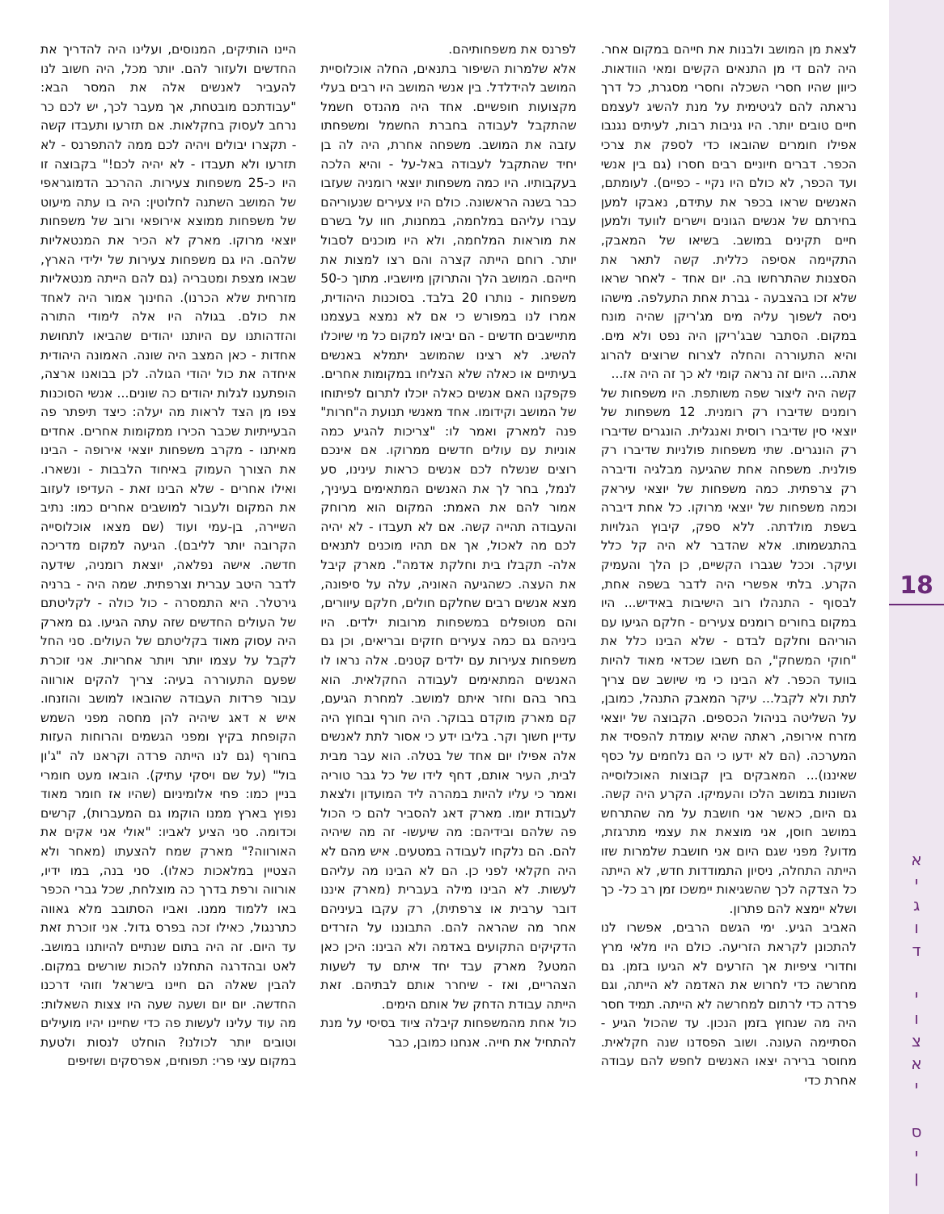18
א
י
ג
ו
ד
י
ו
צ
א
י
ס
י
ן
לצאת מן המושב ולבנות את חייהם במקום אחר. היה להם די מן התנאים הקשים ומאי הוודאות. כיוון שהיו חסרי השכלה וחסרי מסגרת, כל דרך נראתה להם לגיטימית על מנת להשיג לעצמם חיים טובים יותר. היו גניבות רבות, לעיתים נגנבו אפילו חומרים שהובאו כדי לספק את צרכי הכפר. דברים חיוניים רבים חסרו (גם בין אנשי ועד הכפר, לא כולם היו נקיי - כפיים). לעומתם, האנשים שראו בכפר את עתידם, נאבקו למען בחירתם של אנשים הגונים וישרים לוועד ולמען חיים תקינים במושב. בשיאו של המאבק, התקיימה אסיפה כללית. קשה לתאר את הסצנות שהתרחשו בה. יום אחד - לאחר שראו שלא זכו בהצבעה - גברת אחת התעלפה. מישהו ניסה לשפוך עליה מים מג'ריקן שהיה מונח במקום. הסתבר שבג'ריקן היה נפט ולא מים. והיא התעוררה והחלה לצרוח שרוצים להרוג אתה... היום זה נראה קומי לא כך זה היה אז...
קשה היה ליצור שפה משותפת. היו משפחות של רומנים שדיברו רק רומנית. 12 משפחות של יוצאי סין שדיברו רוסית ואנגלית. הונגרים שדיברו רק הונגרים. שתי משפחות פולניות שדיברו רק פולנית. משפחה אחת שהגיעה מבלגיה ודיברה רק צרפתית. כמה משפחות של יוצאי עיראק וכמה משפחות של יוצאי מרוקו. כל אחת דיברה בשפת מולדתה. ללא ספק, קיבוץ הגלויות בהתגשמותו. אלא שהדבר לא היה קל כלל ועיקר. וככל שגברו הקשיים, כן הלך והעמיק הקרע. בלתי אפשרי היה לדבר בשפה אחת, לבסוף - התנהלו רוב הישיבות באידיש... היו במקום בחורים רומנים צעירים - חלקם הגיעו עם הוריהם וחלקם לבדם - שלא הבינו כלל את "חוקי המשחק", הם חשבו שכדאי מאוד להיות בוועד הכפר. לא הבינו כי מי שיושב שם צריך לתת ולא לקבל... עיקר המאבק התנהל, כמובן, על השליטה בניהול הכספים. הקבוצה של יוצאי מזרח אירופה, ראתה שהיא עומדת להפסיד את המערכה. (הם לא ידעו כי הם נלחמים על כסף שאיננו)... המאבקים בין קבוצות האוכלוסייה השונות במושב הלכו והעמיקו. הקרע היה קשה. גם היום, כאשר אני חושבת על מה שהתרחש במושב חוסן, אני מוצאת את עצמי מתרגזת, מדוע? מפני שגם היום אני חושבת שלמרות שזו הייתה התחלה, ניסיון התמודדות חדש, לא הייתה כל הצדקה לכך שהשגיאות יימשכו זמן רב כל- כך ושלא יימצא להם פתרון.
האביב הגיע. ימי הגשם הרבים, אפשרו לנו להתכונן לקראת הזריעה. כולם היו מלאי מרץ וחדורי ציפיות אך הזרעים לא הגיעו בזמן. גם מחרשה כדי לחרוש את האדמה לא הייתה, וגם פרדה כדי לרתום למחרשה לא הייתה. תמיד חסר היה מה שנחוץ בזמן הנכון. עד שהכול הגיע - הסתיימה העונה. ושוב הפסדנו שנה חקלאית. מחוסר ברירה יצאו האנשים לחפש להם עבודה אחרת כדי
לפרנס את משפחותיהם.
אלא שלמרות השיפור בתנאים, החלה אוכלוסיית המושב להידלדל. בין אנשי המושב היו רבים בעלי מקצועות חופשיים. אחד היה מהנדס חשמל שהתקבל לעבודה בחברת החשמל ומשפחתו עזבה את המושב. משפחה אחרת, היה לה בן יחיד שהתקבל לעבודה באל-על - והיא הלכה בעקבותיו. היו כמה משפחות יוצאי רומניה שעזבו כבר בשנה הראשונה. כולם היו צעירים שנעוריהם עברו עליהם במלחמה, במחנות, חוו על בשרם את מוראות המלחמה, ולא היו מוכנים לסבול יותר. רוחם הייתה קצרה והם רצו למצות את חייהם. המושב הלך והתרוקן מיושביו. מתוך כ-50 משפחות - נותרו 20 בלבד. בסוכנות היהודית, אמרו לנו במפורש כי אם לא נמצא בעצמנו מתיישבים חדשים - הם יביאו למקום כל מי שיוכלו להשיג. לא רצינו שהמושב יתמלא באנשים בעיתיים או כאלה שלא הצליחו במקומות אחרים. פקפקנו האם אנשים כאלה יוכלו לתרום לפיתוחו של המושב וקידומו. אחד מאנשי תנועת ה"חרות" פנה למארק ואמר לו: "צריכות להגיע כמה אוניות עם עולים חדשים ממרוקו. אם אינכם רוצים שנשלח לכם אנשים כראות עינינו, סע לנמל, בחר לך את האנשים המתאימים בעיניך, אמור להם את האמת: המקום הוא מרוחק והעבודה תהייה קשה. אם לא תעבדו - לא יהיה לכם מה לאכול, אך אם תהיו מוכנים לתנאים אלה- תקבלו בית וחלקת אדמה". מארק קיבל את העצה. כשהגיעה האוניה, עלה על סיפונה, מצא אנשים רבים שחלקם חולים, חלקם עיוורים, והם מטופלים במשפחות מרובות ילדים. היו ביניהם גם כמה צעירים חזקים ובריאים, וכן גם משפחות צעירות עם ילדים קטנים. אלה נראו לו האנשים המתאימים לעבודה החקלאית. הוא בחר בהם וחזר איתם למושב. למחרת הגיעם, קם מארק מוקדם בבוקר. היה חורף ובחוץ היה עדיין חשוך וקר. בליבו ידע כי אסור לתת לאנשים אלה אפילו יום אחד של בטלה. הוא עבר מבית לבית, העיר אותם, דחף לידו של כל גבר טוריה ואמר כי עליו להיות במהרה ליד המועדון ולצאת לעבודת יומו. מארק דאג להסביר להם כי הכול פה שלהם ובידיהם: מה שיעשו- זה מה שיהיה להם. הם נלקחו לעבודה במטעים. איש מהם לא היה חקלאי לפני כן. הם לא הבינו מה עליהם לעשות. לא הבינו מילה בעברית (מארק איננו דובר ערבית או צרפתית), רק עקבו בעיניהם אחר מה שהראה להם. התבוננו על הזרדים הדקיקים התקועים באדמה ולא הבינו: היכן כאן המטע? מארק עבד יחד איתם עד לשעות הצהריים, ואז - שיחרר אותם לבתיהם. זאת הייתה עבודת הדחק של אותם הימים.
כול אחת מהמשפחות קיבלה ציוד בסיסי על מנת להתחיל את חייה. אנחנו כמובן, כבר
היינו הותיקים, המנוסים, ועלינו היה להדריך את החדשים ולעזור להם. יותר מכל, היה חשוב לנו להעביר לאנשים אלה את המסר הבא: "עבודתכם מובטחת, אך מעבר לכך, יש לכם כר נרחב לעסוק בחקלאות. אם תזרעו ותעבדו קשה - תקצרו יבולים ויהיה לכם ממה להתפרנס - לא תזרעו ולא תעבדו - לא יהיה לכם!" בקבוצה זו היו כ-25 משפחות צעירות. ההרכב הדמוגראפי של המושב השתנה לחלוטין: היה בו עתה מיעוט של משפחות ממוצא אירופאי ורוב של משפחות יוצאי מרוקו. מארק לא הכיר את המנטאליות שלהם. היו גם משפחות צעירות של ילידי הארץ, שבאו מצפת ומטבריה (גם להם הייתה מנטאליות מזרחית שלא הכרנו). החינוך אמור היה לאחד את כולם. בגולה היו אלה לימודי התורה והזדהותנו עם היותנו יהודים שהביאו לתחושת אחדות - כאן המצב היה שונה. האמונה היהודית איחדה את כול יהודי הגולה. לכן בבואנו ארצה, הופתענו לגלות יהודים כה שונים... אנשי הסוכנות צפו מן הצד לראות מה יעלה: כיצד תיפתר פה הבעייתיות שכבר הכירו ממקומות אחרים. אחדים מאיתנו - מקרב משפחות יוצאי אירופה - הבינו את הצורך העמוק באיחוד הלבבות - ונשארו. ואילו אחרים - שלא הבינו זאת - העדיפו לעזוב את המקום ולעבור למושבים אחרים כמו: נתיב השיירה, בן-עמי ועוד (שם מצאו אוכלוסייה הקרובה יותר לליבם). הגיעה למקום מדריכה חדשה. אישה נפלאה, יוצאת רומניה, שידעה לדבר היטב עברית וצרפתית. שמה היה - ברניה גירטלר. היא התמסרה - כול כולה - לקליטתם של העולים החדשים שזה עתה הגיעו. גם מארק היה עסוק מאוד בקליטתם של העולים. סני החל לקבל על עצמו יותר ויותר אחריות. אני זוכרת שפעם התעוררה בעיה: צריך להקים אורווה עבור פרדות העבודה שהובאו למושב והוזנחו. איש א דאג שיהיה להן מחסה מפני השמש הקופחת בקיץ ומפני הגשמים והרוחות העזות בחורף (גם לנו הייתה פרדה וקראנו לה "ג'ון בול" (על שם ויסקי עתיק). הובאו מעט חומרי בניין כמו: פחי אלומיניום (שהיו אז חומר מאוד נפוץ בארץ ממנו הוקמו גם המעברות), קרשים וכדומה. סני הציע לאביו: "אולי אני אקים את האורווה?" מארק שמח להצעתו (מאחר ולא הצטיין במלאכות כאלו). סני בנה, במו ידיו, אורווה ורפת בדרך כה מוצלחת, שכל גברי הכפר באו ללמוד ממנו. ואביו הסתובב מלא גאווה כתרנגול, כאילו זכה בפרס גדול. אני זוכרת זאת עד היום. זה היה בתום שנתיים להיותנו במושב. לאט ובהדרגה התחלנו להכות שורשים במקום. להבין שאלה הם חיינו בישראל וזוהי דרכנו החדשה. יום יום ושעה שעה היו צצות השאלות: מה עוד עלינו לעשות פה כדי שחיינו יהיו מועילים וטובים יותר לכולנו? הוחלט לנסות ולטעת במקום עצי פרי: תפוחים, אפרסקים ושזיפים